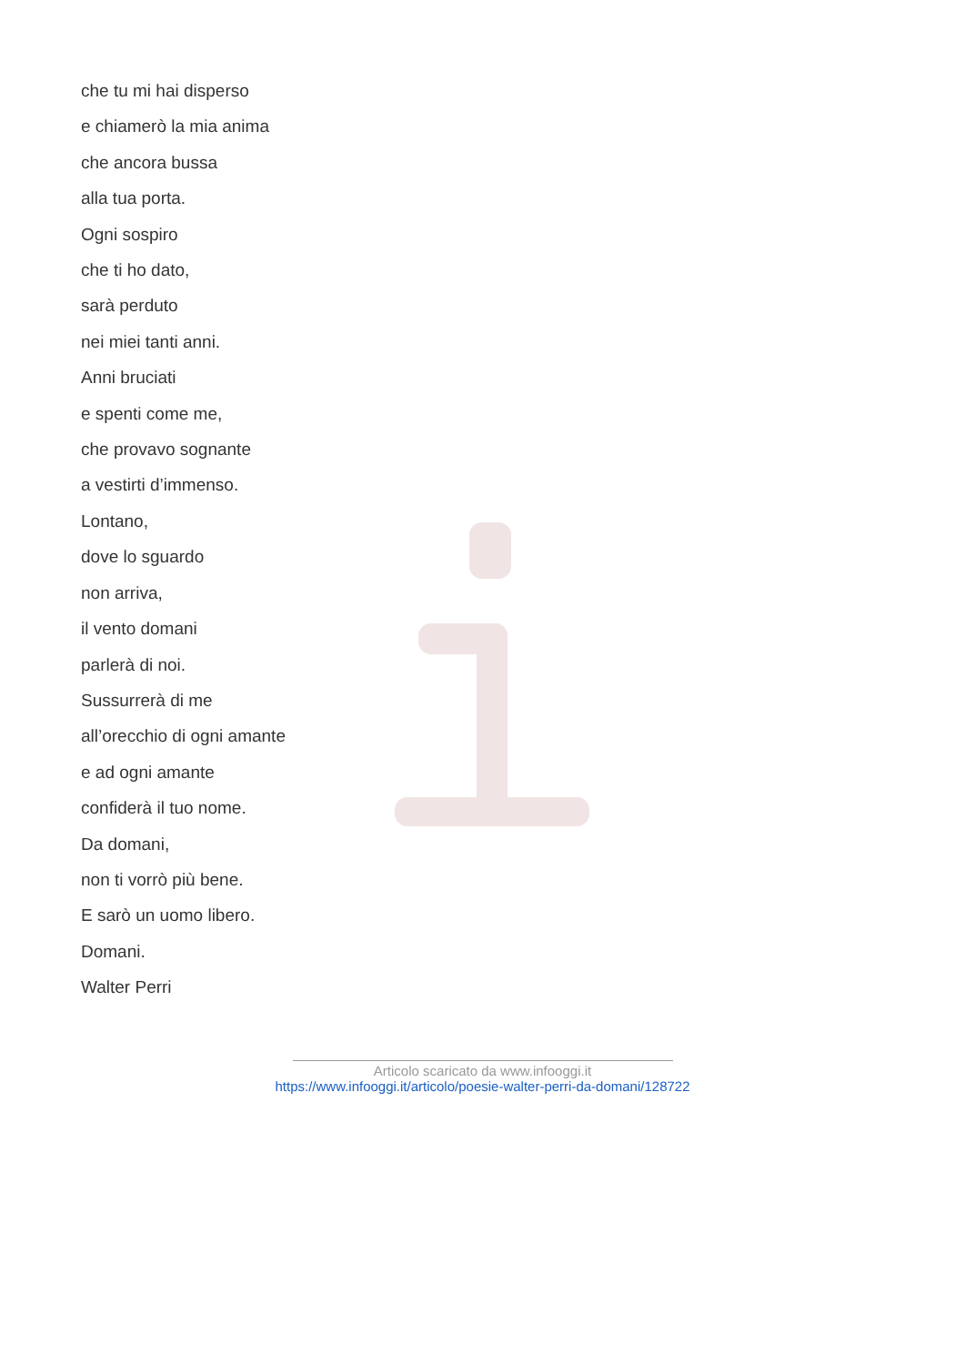che tu mi hai disperso
e chiamerò la mia anima
che ancora bussa
alla tua porta.
Ogni sospiro
che ti ho dato,
sarà perduto
nei miei tanti anni.
Anni bruciati
e spenti come me,
che provavo sognante
a vestirti d’immenso.
Lontano,
dove lo sguardo
non arriva,
il vento domani
parlerà di noi.
Sussurrerà di me
all’orecchio di ogni amante
e ad ogni amante
confiderà il tuo nome.
Da domani,
non ti vorrò più bene.
E sarò un uomo libero.
Domani.
Walter Perri
Articolo scaricato da www.infooggi.it
https://www.infooggi.it/articolo/poesie-walter-perri-da-domani/128722